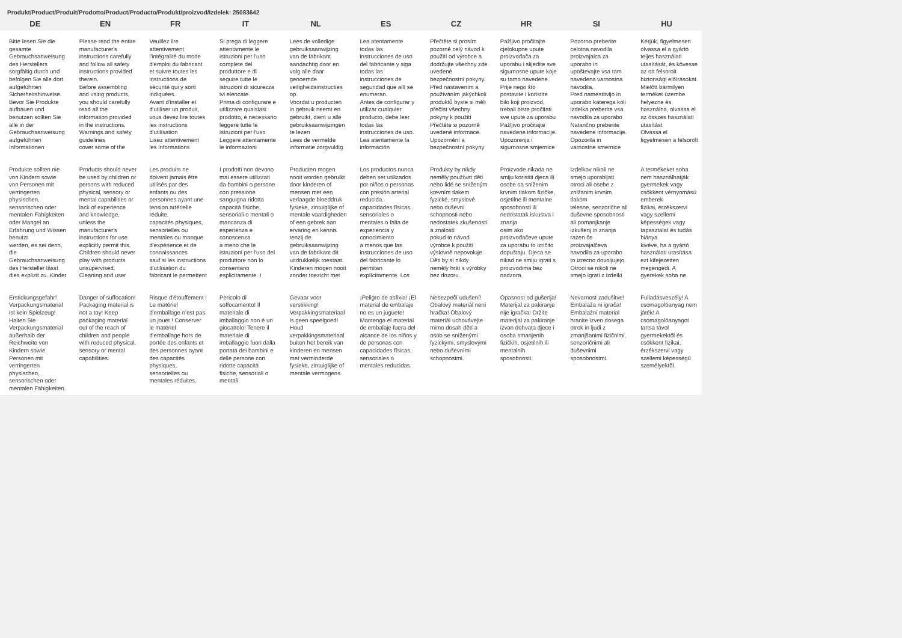Produkt/Product/Produit/Prodotto/Product/Producto/Produkt/proizvod/Izdelek: 25083642
| DE | EN | FR | IT | NL | ES | CZ | HR | SI | HU |
| --- | --- | --- | --- | --- | --- | --- | --- | --- | --- |
| Bitte lesen Sie die gesamte Gebrauchsanweisung des Herstellers sorgfältig durch und befolgen Sie alle dort aufgeführten Sicherheitshinweise. Bevor Sie Produkte aufbauen und benutzen sollten Sie alle in der Gebrauchsanweisung aufgeführten Informationen | Please read the entire manufacturer's instructions carefully and follow all safety instructions provided therein. Before assembling and using products, you should carefully read all the information provided in the instructions. Warnings and safety guidelines cover some of the | Veuillez lire attentivement l'intégralité du mode d'emploi du fabricant et suivre toutes les instructions de sécurité qui y sont indiquées. Avant d'installer et d'utiliser un produit, vous devez lire toutes les instructions d'utilisation Lisez attentivement les informations | Si prega di leggere attentamente le istruzioni per l'uso complete del produttore e di seguire tutte le istruzioni di sicurezza ivi elencate. Prima di configurare e utilizzare qualsiasi prodotto, è necessario leggere tutte le istruzioni per l'uso Leggere attentamente le informazioni | Lees de volledige gebruiksaanwijzing van de fabrikant aandachtig door en volg alle daar genoemde veiligheidsinstructies op. Voordat u producten in gebruik neemt en gebruikt, dient u alle gebruiksaanwijzingen te lezen Lees de vermelde informatie zorgvuldig | Lea atentamente todas las instrucciones de uso del fabricante y siga todas las instrucciones de seguridad que allí se enumeran. Antes de configurar y utilizar cualquier producto, debe leer todas las instrucciones de uso. Lea atentamente la información | Přečtěte si prosím pozorně celý návod k použití od výrobce a dodržujte všechny zde uvedené bezpečnostní pokyny. Před nastavením a používáním jakýchkoli produktů byste si měli přečíst všechny pokyny k použití Přečtěte si pozorně uvedené informace. Upozornění a bezpečnostní pokyny | Pažljivo pročitajte cjelokupne upute proizvođača za uporabu i slijedite sve sigurnosne upute koje su tamo navedene. Prije nego što postavite i koristite bilo koji proizvod, trebali biste pročitati sve upute za uporabu Pažljivo pročitajte navedene informacije. Upozorenja i sigurnosne smjernice | Pozorno preberite celotna navodila proizvajalca za uporabo in upoštevajte vsa tam navedena varnostna navodila. Pred namestitvijo in uporabo katerega koli izdelka preberite vsa navodila za uporabo Natančno preberite navedene informacije. Opozorila in varnostne smernice | Kérjük, figyelmesen olvassa el a gyártó teljes használati utasítását, és kövesse az ott felsorolt biztonsági előírásokat. Mielőtt bármilyen terméket üzembe helyezne és használna, olvassa el az összes használati utasítást Olvassa el figyelmesen a felsorolt |
| Produkte sollten nie von Kindern sowie von Personen mit verringerten physischen, sensorischen oder mentalen Fähigkeiten oder Mangel an Erfahrung und Wissen benutzt werden, es sei denn, die Gebrauchsanweisung des Hersteller lässt dies explizit zu. Kinder | Products should never be used by children or persons with reduced physical, sensory or mental capabilities or lack of experience and knowledge, unless the manufacturer's instructions for use explicitly permit this. Children should never play with products unsupervised. Cleaning and user | Les produits ne doivent jamais être utilisés par des enfants ou des personnes ayant une tension artérielle réduite. capacités physiques, sensorielles ou mentales ou manque d’expérience et de connaissances sauf si les instructions d'utilisation du fabricant le permettent | I prodotti non devono mai essere utilizzati da bambini o persone con pressione sanguigna ridotta capacità fisiche, sensoriali o mentali o mancanza di esperienza e conoscenza a meno che le istruzioni per l'uso del produttore non lo consentano esplicitamente. I | Producten mogen nooit worden gebruikt door kinderen of mensen met een verlaagde bloeddruk fysieke, zintuiglijke of mentale vaardigheden of een gebrek aan ervaring en kennis tenzij de gebruiksaanwijzing van de fabrikant dit uitdrukkelijk toestaat. Kinderen mogen nooit zonder toezicht met | Los productos nunca deben ser utilizados por niños o personas con presión arterial reducida. capacidades físicas, sensoriales o mentales o falta de experiencia y conocimiento a menos que las instrucciones de uso del fabricante lo permitan explícitamente. Los | Produkty by nikdy neměly používat děti nebo lidé se sníženým krevním tlakem fyzické, smyslové nebo duševní schopnosti nebo nedostatek zkušeností a znalostí pokud to návod výrobce k použití výslovně nepovoluje. Děti by si nikdy neměly hrát s výrobky bez dozoru. | Proizvode nikada ne smiju koristiti djeca ili osobe sa sniženim krvnim tlakom fizičke, osjetilne ili mentalne sposobnosti ili nedostatak iskustva i znanja osim ako proizvođačeve upute za uporabu to izričito dopuštaju. Djeca se nikad ne smiju igrati s proizvodima bez nadzora. | Izdelkov nikoli ne smejo uporabljati otroci ali osebe z znižanim krvnim tlakom telesne, senzorične ali duševne sposobnosti ali pomanjkanje izkušenj in znanja razen če proizvajalčeva navodila za uporabo to izrecno dovoljujejo. Otroci se nikoli ne smejo igrati z izdelki | A termékeket soha nem használhatják gyermekek vagy csökkent vérnyomású emberek fizikai, érzékszervi vagy szellemi képességek vagy tapasztalat és tudás hiánya kivéve, ha a gyártó használati utasítása ezt kifejezetten megengedi. A gyerekek soha ne |
| Erstickungsgefahr! Verpackungsmaterial ist kein Spielzeug! Halten Sie Verpackungsmaterial außerhalb der Reichweite von Kindern sowie Personen mit verringerten physischen, sensorischen oder mentalen Fähigkeiten. | Danger of suffocation! Packaging material is not a toy! Keep packaging material out of the reach of children and people with reduced physical, sensory or mental capabilities. | Risque d'étouffement ! Le matériel d’emballage n’est pas un jouet ! Conserver le matériel d'emballage hors de portée des enfants et des personnes ayant des capacités physiques, sensorielles ou mentales réduites. | Pericolo di soffocamento! Il materiale di imballaggio non è un giocattolo! Tenere il materiale di imballaggio fuori dalla portata dei bambini e delle persone con ridotte capacità fisiche, sensoriali o mentali. | Gevaar voor verstikking! Verpakkingsmateriaal is geen speelgoed! Houd verpakkingsmateriaal buiten het bereik van kinderen en mensen met verminderde fysieke, zintuiglijke of mentale vermogens. | ¡Peligro de asfixia! ¡El material de embalaje no es un juguete! Mantenga el material de embalaje fuera del alcance de los niños y de personas con capacidades físicas, sensoriales o mentales reducidas. | Nebezpečí udušení! Obalový materiál není hračka! Obalový materiál uchovávejte mimo dosah dětí a osob se sníženými fyzickými, smyslovými nebo duševními schopnostmi. | Opasnost od gušenja! Materijal za pakiranje nije igračka! Držite materijal za pakiranje izvan dohvata djece i osoba smanjenih fizičkih, osjetilnih ili mentalnih sposobnosti. | Nevarnost zadušitve! Embalaža ni igrača! Embalažni material hranite izven dosega otrok in ljudi z zmanjšanimi fizičnimi, senzoričnimi ali duševnimi sposobnostmi. | Fulladásveszély! A csomagolóanyag nem játék! A csomagolóanyagot tartsa távol gyermekektől és csökkent fizikai, érzékszervi vagy szellemi képességű személyektől. |